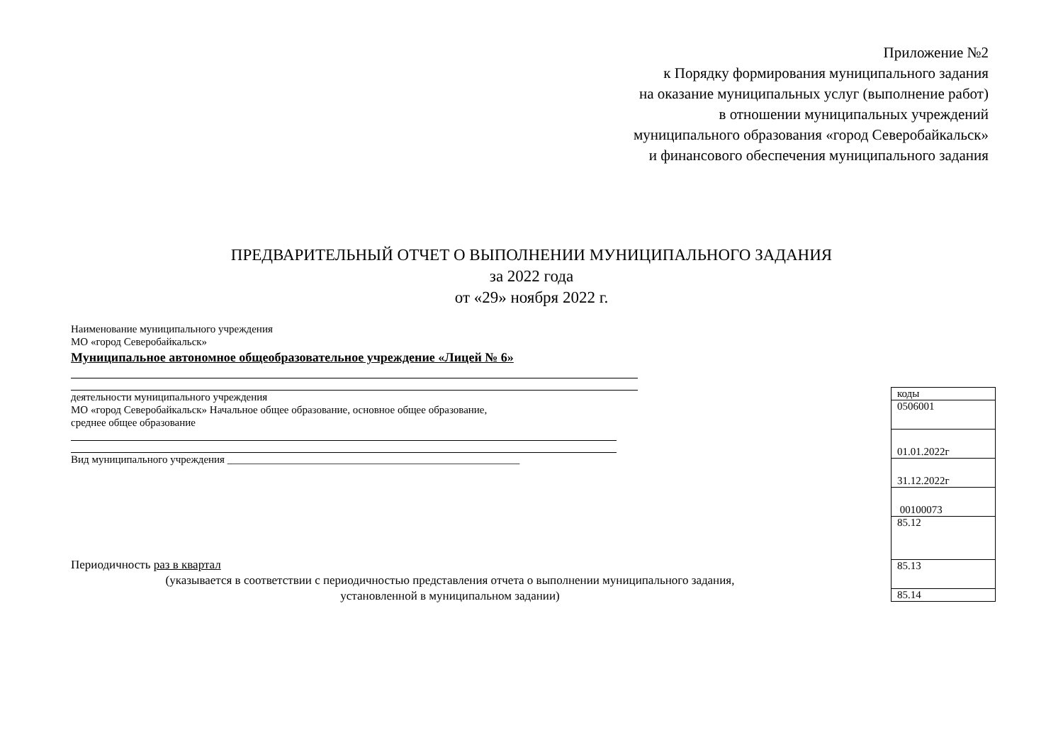Приложение №2
к Порядку формирования муниципального задания
на оказание муниципальных услуг (выполнение работ)
в отношении муниципальных учреждений
муниципального образования «город Северобайкальск»
и финансового обеспечения муниципального задания
ПРЕДВАРИТЕЛЬНЫЙ ОТЧЕТ О ВЫПОЛНЕНИИ МУНИЦИПАЛЬНОГО ЗАДАНИЯ
за 2022 года
от «29» ноября 2022 г.
Наименование муниципального учреждения
МО «город Северобайкальск»
Муниципальное автономное общеобразовательное учреждение «Лицей № 6»
деятельности муниципального учреждения
МО «город Северобайкальск» Начальное общее образование, основное общее образование,
среднее общее образование
Вид муниципального учреждения _______________________________________________________
| коды |
| 0506001 |
| 01.01.2022г |
| 31.12.2022г |
| 00100073 |
| 85.12 |
| 85.13 |
| 85.14 |
Периодичность раз в квартал
(указывается в соответствии с периодичностью представления отчета о выполнении муниципального задания,
установленной в муниципальном задании)